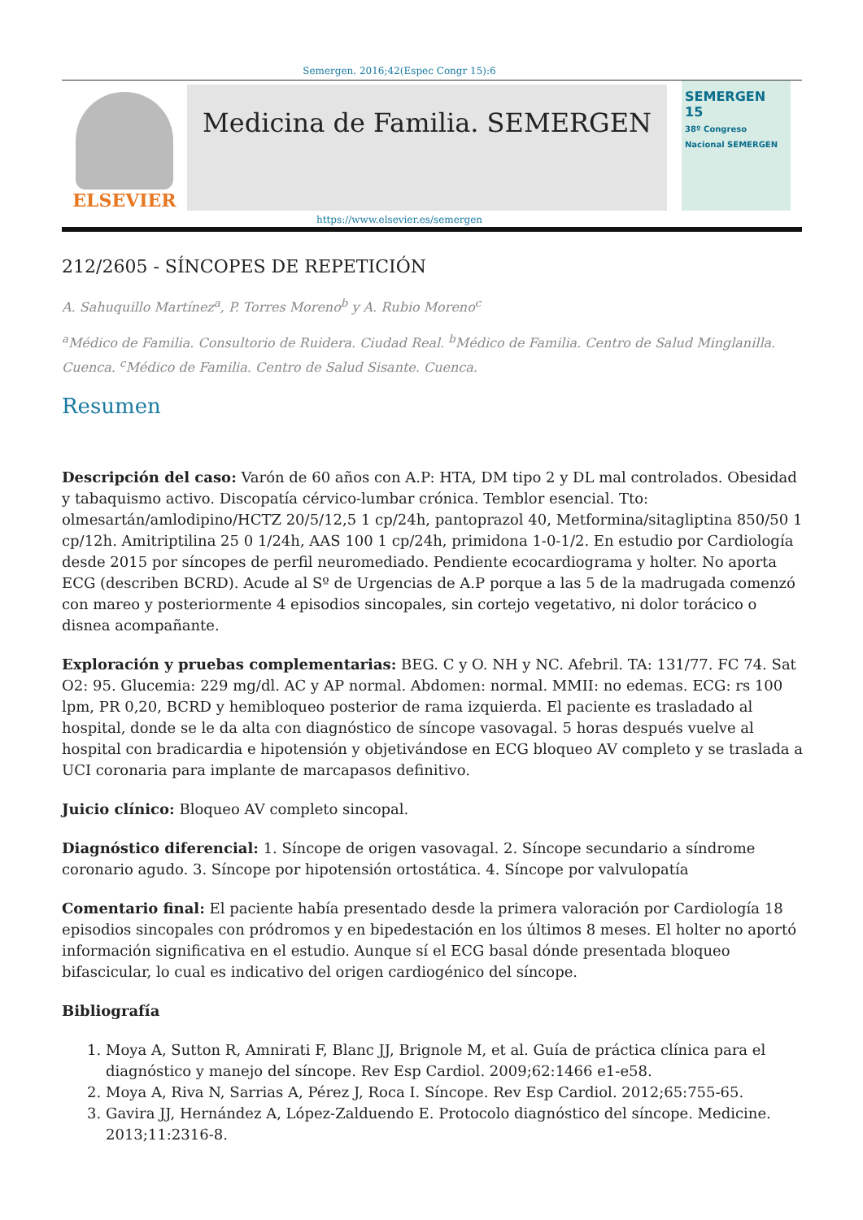Semergen. 2016;42(Espec Congr 15):6
ELSEVIER
Medicina de Familia. SEMERGEN
SEMERGEN 15
38º Congreso Nacional SEMERGEN
https://www.elsevier.es/semergen
212/2605 - SÍNCOPES DE REPETICIÓN
A. Sahuquillo Martínez<sup>a</sup>, P. Torres Moreno<sup>b</sup> y A. Rubio Moreno<sup>c</sup>
<sup>a</sup> Médico de Familia. Consultorio de Ruidera. Ciudad Real. <sup>b</sup>Médico de Familia. Centro de Salud Minglanilla. Cuenca. <sup>c</sup>Médico de Familia. Centro de Salud Sisante. Cuenca.
Resumen
Descripción del caso: Varón de 60 años con A.P: HTA, DM tipo 2 y DL mal controlados. Obesidad y tabaquismo activo. Discopatía cérvico-lumbar crónica. Temblor esencial. Tto: olmesartán/amlodipino/HCTZ 20/5/12,5 1 cp/24h, pantoprazol 40, Metformina/sitagliptina 850/50 1 cp/12h. Amitriptilina 25 0 1/24h, AAS 100 1 cp/24h, primidona 1-0-1/2. En estudio por Cardiología desde 2015 por síncopes de perfil neuromediado. Pendiente ecocardiograma y holter. No aporta ECG (describen BCRD). Acude al Sº de Urgencias de A.P porque a las 5 de la madrugada comenzó con mareo y posteriormente 4 episodios sincopales, sin cortejo vegetativo, ni dolor torácico o disnea acompañante.
Exploración y pruebas complementarias: BEG. C y O. NH y NC. Afebril. TA: 131/77. FC 74. Sat O2: 95. Glucemia: 229 mg/dl. AC y AP normal. Abdomen: normal. MMII: no edemas. ECG: rs 100 lpm, PR 0,20, BCRD y hemibloqueo posterior de rama izquierda. El paciente es trasladado al hospital, donde se le da alta con diagnóstico de síncope vasovagal. 5 horas después vuelve al hospital con bradicardia e hipotensión y objetivándose en ECG bloqueo AV completo y se traslada a UCI coronaria para implante de marcapasos definitivo.
Juicio clínico: Bloqueo AV completo sincopal.
Diagnóstico diferencial: 1. Síncope de origen vasovagal. 2. Síncope secundario a síndrome coronario agudo. 3. Síncope por hipotensión ortostática. 4. Síncope por valvulopatía
Comentario final: El paciente había presentado desde la primera valoración por Cardiología 18 episodios sincopales con pródromos y en bipedestación en los últimos 8 meses. El holter no aportó información significativa en el estudio. Aunque sí el ECG basal dónde presentada bloqueo bifascicular, lo cual es indicativo del origen cardiogénico del síncope.
Bibliografía
1. Moya A, Sutton R, Amnirati F, Blanc JJ, Brignole M, et al. Guía de práctica clínica para el diagnóstico y manejo del síncope. Rev Esp Cardiol. 2009;62:1466 e1-e58.
2. Moya A, Riva N, Sarrias A, Pérez J, Roca I. Síncope. Rev Esp Cardiol. 2012;65:755-65.
3. Gavira JJ, Hernández A, López-Zalduendo E. Protocolo diagnóstico del síncope. Medicine. 2013;11:2316-8.